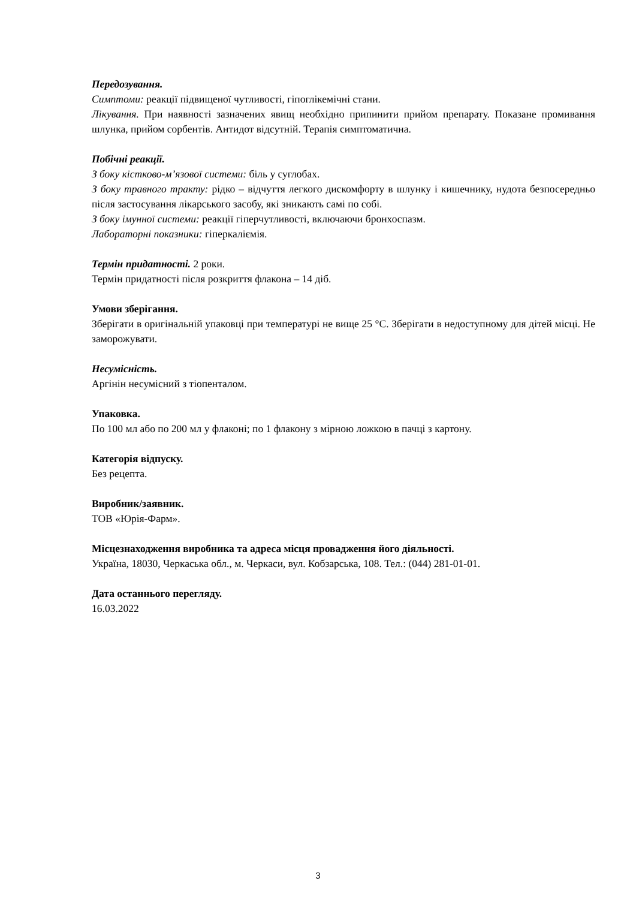Передозування.
Симптоми: реакції підвищеної чутливості, гіпоглікемічні стани.
Лікування. При наявності зазначених явищ необхідно припинити прийом препарату. Показане промивання шлунка, прийом сорбентів. Антидот відсутній. Терапія симптоматична.
Побічні реакції.
З боку кістково-м’язової системи: біль у суглобах.
З боку травного тракту: рідко – відчуття легкого дискомфорту в шлунку і кишечнику, нудота безпосередньо після застосування лікарського засобу, які зникають самі по собі.
З боку імунної системи: реакції гіперчутливості, включаючи бронхоспазм.
Лабораторні показники: гіперкаліємія.
Термін придатності. 2 роки.
Термін придатності після розкриття флакона – 14 діб.
Умови зберігання.
Зберігати в оригінальній упаковці при температурі не вище 25 °С. Зберігати в недоступному для дітей місці. Не заморожувати.
Несумісність.
Аргінін несумісний з тіопенталом.
Упаковка.
По 100 мл або по 200 мл у флаконі; по 1 флакону з мірною ложкою в пачці з картону.
Категорія відпуску.
Без рецепта.
Виробник/заявник.
ТОВ «Юрія-Фарм».
Місцезнаходження виробника та адреса місця провадження його діяльності.
Україна, 18030, Черкаська обл., м. Черкаси, вул. Кобзарська, 108. Тел.: (044) 281-01-01.
Дата останнього перегляду.
16.03.2022
3